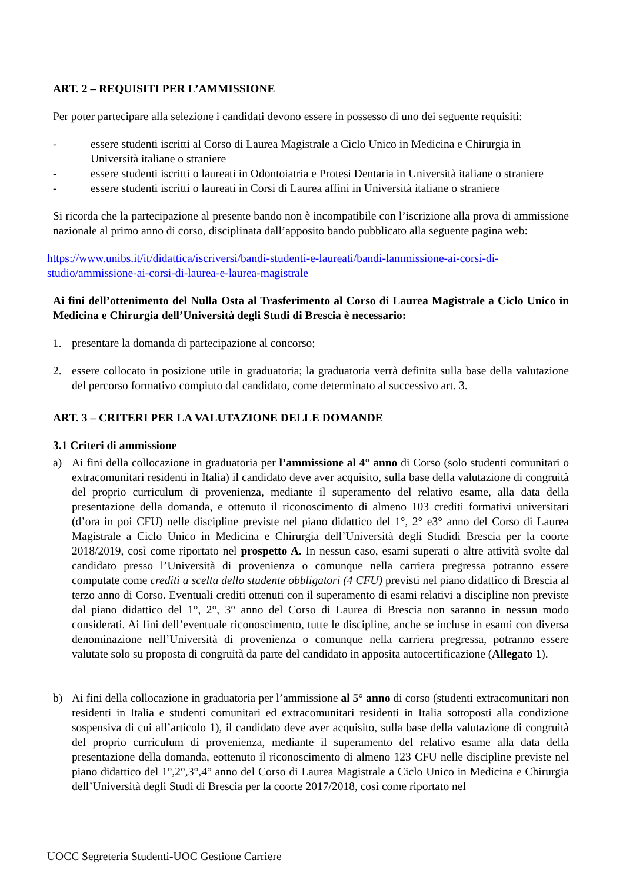ART. 2 – REQUISITI PER L’AMMISSIONE
Per poter partecipare alla selezione i candidati devono essere in possesso di uno dei seguente requisiti:
- essere studenti iscritti al Corso di Laurea Magistrale a Ciclo Unico in Medicina e Chirurgia in Università italiane o straniere
- essere studenti iscritti o laureati in Odontoiatria e Protesi Dentaria in Università italiane o straniere
- essere studenti iscritti o laureati in Corsi di Laurea affini in Università italiane o straniere
Si ricorda che la partecipazione al presente bando non è incompatibile con l’iscrizione alla prova di ammissione nazionale al primo anno di corso, disciplinata dall’apposito bando pubblicato alla seguente pagina web:
https://www.unibs.it/it/didattica/iscriversi/bandi-studenti-e-laureati/bandi-lammissione-ai-corsi-di-studio/ammissione-ai-corsi-di-laurea-e-laurea-magistrale
Ai fini dell’ottenimento del Nulla Osta al Trasferimento al Corso di Laurea Magistrale a Ciclo Unico in Medicina e Chirurgia dell’Università degli Studi di Brescia è necessario:
1. presentare la domanda di partecipazione al concorso;
2. essere collocato in posizione utile in graduatoria; la graduatoria verrà definita sulla base della valutazione del percorso formativo compiuto dal candidato, come determinato al successivo art. 3.
ART. 3 – CRITERI PER LA VALUTAZIONE DELLE DOMANDE
3.1 Criteri di ammissione
a) Ai fini della collocazione in graduatoria per l’ammissione al 4° anno di Corso (solo studenti comunitari o extracomunitari residenti in Italia) il candidato deve aver acquisito, sulla base della valutazione di congruità del proprio curriculum di provenienza, mediante il superamento del relativo esame, alla data della presentazione della domanda, e ottenuto il riconoscimento di almeno 103 crediti formativi universitari (d’ora in poi CFU) nelle discipline previste nel piano didattico del 1°, 2° e3° anno del Corso di Laurea Magistrale a Ciclo Unico in Medicina e Chirurgia dell’Università degli Studidi Brescia per la coorte 2018/2019, così come riportato nel prospetto A. In nessun caso, esami superati o altre attività svolte dal candidato presso l’Università di provenienza o comunque nella carriera pregressa potranno essere computate come crediti a scelta dello studente obbligatori (4 CFU) previsti nel piano didattico di Brescia al terzo anno di Corso. Eventuali crediti ottenuti con il superamento di esami relativi a discipline non previste dal piano didattico del 1°, 2°, 3° anno del Corso di Laurea di Brescia non saranno in nessun modo considerati. Ai fini dell’eventuale riconoscimento, tutte le discipline, anche se incluse in esami con diversa denominazione nell’Università di provenienza o comunque nella carriera pregressa, potranno essere valutate solo su proposta di congruità da parte del candidato in apposita autocertificazione (Allegato 1).
b) Ai fini della collocazione in graduatoria per l’ammissione al 5° anno di corso (studenti extracomunitari non residenti in Italia e studenti comunitari ed extracomunitari residenti in Italia sottoposti alla condizione sospensiva di cui all’articolo 1), il candidato deve aver acquisito, sulla base della valutazione di congruità del proprio curriculum di provenienza, mediante il superamento del relativo esame alla data della presentazione della domanda, eottenuto il riconoscimento di almeno 123 CFU nelle discipline previste nel piano didattico del 1°,2°,3°,4° anno del Corso di Laurea Magistrale a Ciclo Unico in Medicina e Chirurgia dell’Università degli Studi di Brescia per la coorte 2017/2018, così come riportato nel
UOCC Segreteria Studenti-UOC Gestione Carriere